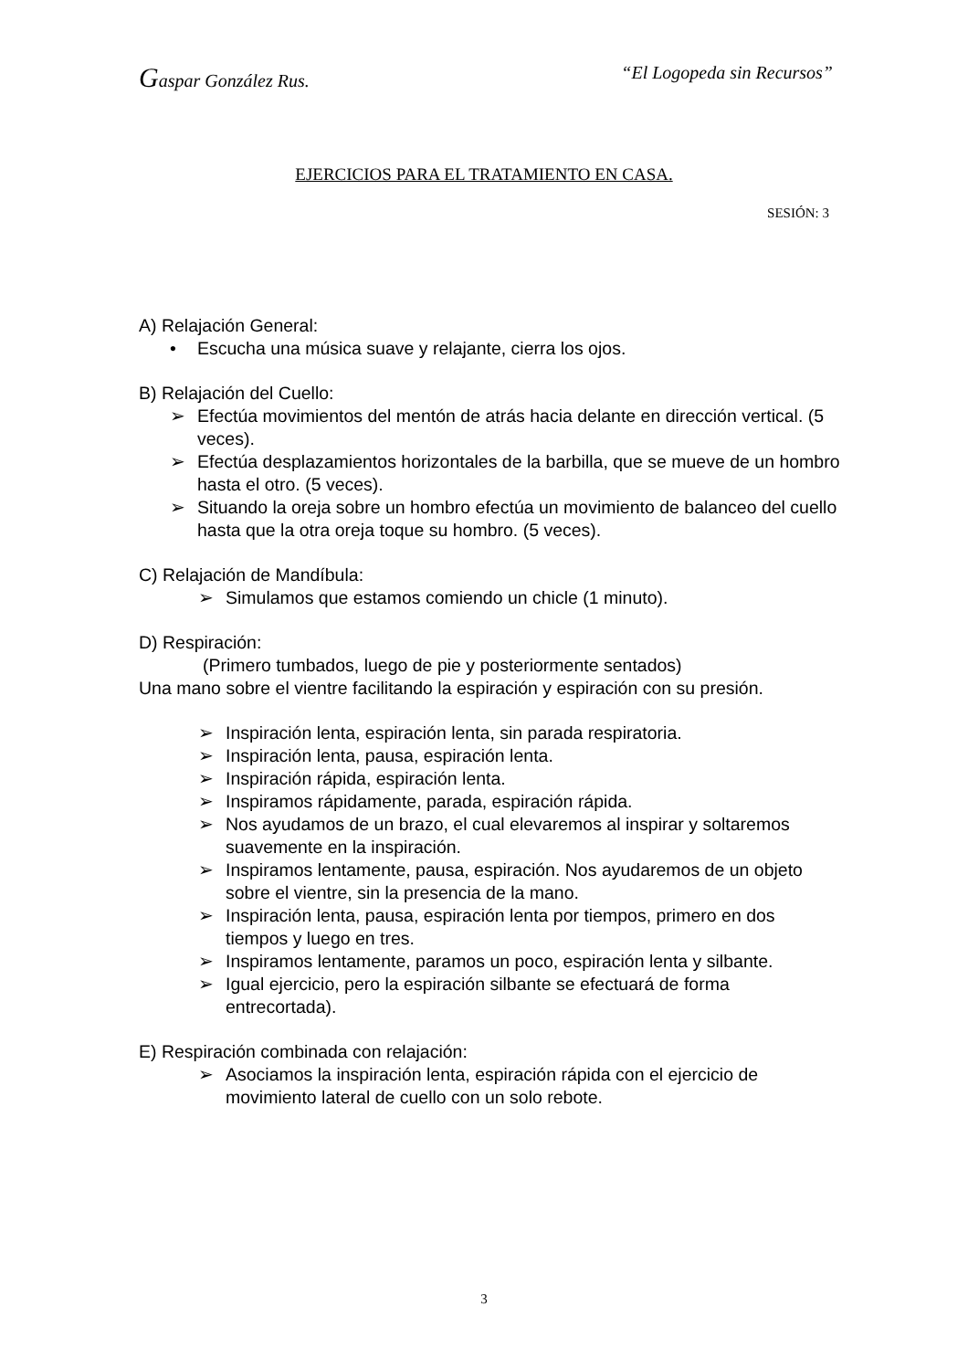Gaspar González Rus. “El Logopeda sin Recursos”
EJERCICIOS PARA EL TRATAMIENTO EN CASA.
SESIÓN: 3
A) Relajación General:
• Escucha una música suave y relajante, cierra los ojos.
B) Relajación del Cuello:
➢ Efectúa movimientos del mentón de atrás hacia delante en dirección vertical. (5 veces).
➢ Efectúa desplazamientos horizontales de la barbilla, que se mueve de un hombro hasta el otro. (5 veces).
➢ Situando la oreja sobre un hombro efectúa un movimiento de balanceo del cuello hasta que la otra oreja toque su hombro. (5 veces).
C) Relajación de Mandíbula:
➢ Simulamos que estamos comiendo un chicle (1 minuto).
D) Respiración:
(Primero tumbados, luego de pie y posteriormente sentados)
Una mano sobre el vientre facilitando la espiración y espiración con su presión.
➢ Inspiración lenta, espiración lenta, sin parada respiratoria.
➢ Inspiración lenta, pausa, espiración lenta.
➢ Inspiración rápida, espiración lenta.
➢ Inspiramos rápidamente, parada, espiración rápida.
➢ Nos ayudamos de un brazo, el cual elevaremos al inspirar y soltaremos suavemente en la inspiración.
➢ Inspiramos lentamente, pausa, espiración. Nos ayudaremos de un objeto sobre el vientre, sin la presencia de la mano.
➢ Inspiración lenta, pausa, espiración lenta por tiempos, primero en dos tiempos y luego en tres.
➢ Inspiramos lentamente, paramos un poco, espiración lenta y silbante.
➢ Igual ejercicio, pero la espiración silbante se efectuará de forma entrecortada).
E) Respiración combinada con relajación:
➢ Asociamos la inspiración lenta, espiración rápida con el ejercicio de movimiento lateral de cuello con un solo rebote.
3